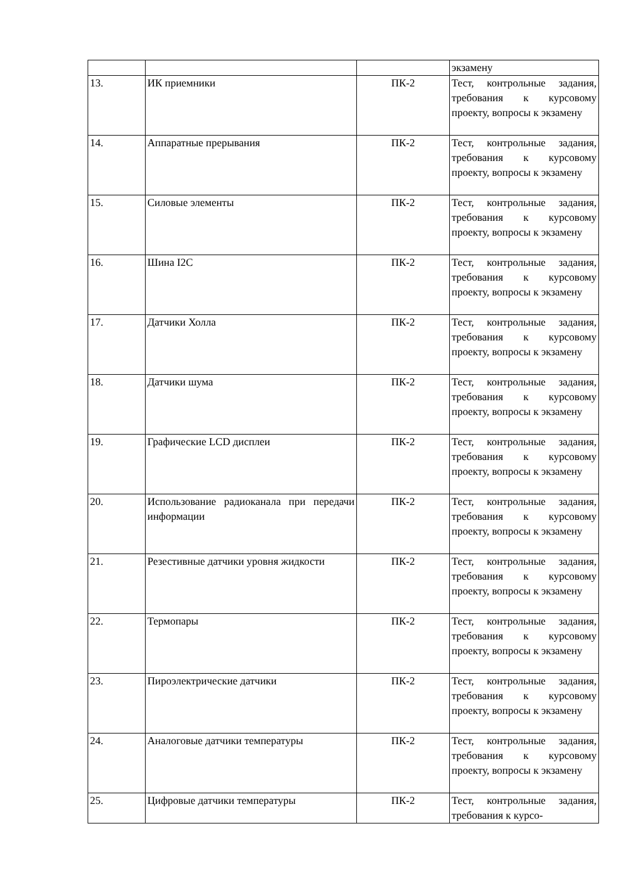| | | | экзамену |
| 13. | ИК приемники | ПК-2 | Тест, контрольные задания, требования к курсовому проекту, вопросы к экзамену |
| 14. | Аппаратные прерывания | ПК-2 | Тест, контрольные задания, требования к курсовому проекту, вопросы к экзамену |
| 15. | Силовые элементы | ПК-2 | Тест, контрольные задания, требования к курсовому проекту, вопросы к экзамену |
| 16. | Шина I2C | ПК-2 | Тест, контрольные задания, требования к курсовому проекту, вопросы к экзамену |
| 17. | Датчики Холла | ПК-2 | Тест, контрольные задания, требования к курсовому проекту, вопросы к экзамену |
| 18. | Датчики шума | ПК-2 | Тест, контрольные задания, требования к курсовому проекту, вопросы к экзамену |
| 19. | Графические LCD дисплеи | ПК-2 | Тест, контрольные задания, требования к курсовому проекту, вопросы к экзамену |
| 20. | Использование радиоканала при передачи информации | ПК-2 | Тест, контрольные задания, требования к курсовому проекту, вопросы к экзамену |
| 21. | Резестивные датчики уровня жидкости | ПК-2 | Тест, контрольные задания, требования к курсовому проекту, вопросы к экзамену |
| 22. | Термопары | ПК-2 | Тест, контрольные задания, требования к курсовому проекту, вопросы к экзамену |
| 23. | Пироэлектрические датчики | ПК-2 | Тест, контрольные задания, требования к курсовому проекту, вопросы к экзамену |
| 24. | Аналоговые датчики температуры | ПК-2 | Тест, контрольные задания, требования к курсовому проекту, вопросы к экзамену |
| 25. | Цифровые датчики температуры | ПК-2 | Тест, контрольные задания, требования к курсо- |